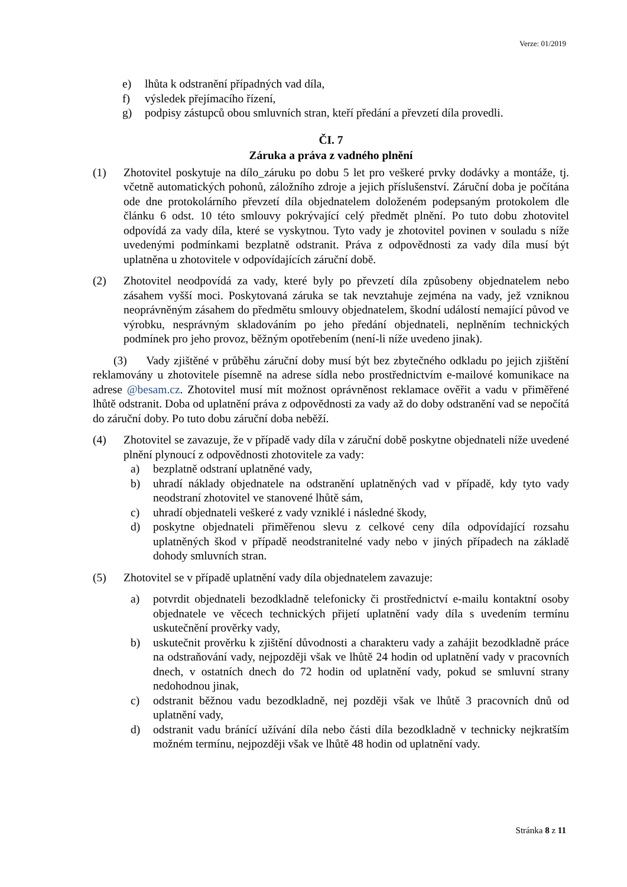Verze: 01/2019
e) lhůta k odstranění případných vad díla,
f) výsledek přejímacího řízení,
g) podpisy zástupců obou smluvních stran, kteří předání a převzetí díla provedli.
ČI. 7
Záruka a práva z vadného plnění
(1) Zhotovitel poskytuje na dílo_záruku po dobu 5 let pro veškeré prvky dodávky a montáže, tj. včetně automatických pohonů, záložního zdroje a jejich příslušenství. Záruční doba je počítána ode dne protokolárního převzetí díla objednatelem doloženém podepsaným protokolem dle článku 6 odst. 10 této smlouvy pokrývající celý předmět plnění. Po tuto dobu zhotovitel odpovídá za vady díla, které se vyskytnou. Tyto vady je zhotovitel povinen v souladu s níže uvedenými podmínkami bezplatně odstranit. Práva z odpovědnosti za vady díla musí být uplatněna u zhotovitele v odpovídajících záruční době.
(2) Zhotovitel neodpovídá za vady, které byly po převzetí díla způsobeny objednatelem nebo zásahem vyšší moci. Poskytovaná záruka se tak nevztahuje zejména na vady, jež vzniknou neoprávněným zásahem do předmětu smlouvy objednatelem, škodní událostí nemající původ ve výrobku, nesprávným skladováním po jeho předání objednateli, neplněním technických podmínek pro jeho provoz, běžným opotřebením (není-li níže uvedeno jinak).
(3) Vady zjištěné v průběhu záruční doby musí být bez zbytečného odkladu po jejich zjištění reklamovány u zhotovitele písemně na adrese sídla nebo prostřednictvím e-mailové komunikace na adrese @besam.cz. Zhotovitel musí mít možnost oprávněnost reklamace ověřit a vadu v přiměřené lhůtě odstranit. Doba od uplatnění práva z odpovědnosti za vady až do doby odstranění vad se nepočítá do záruční doby. Po tuto dobu záruční doba neběží.
(4) Zhotovitel se zavazuje, že v případě vady díla v záruční době poskytne objednateli níže uvedené plnění plynoucí z odpovědnosti zhotovitele za vady:
a) bezplatně odstraní uplatněné vady,
b) uhradí náklady objednatele na odstranění uplatněných vad v případě, kdy tyto vady neodstraní zhotovitel ve stanovené lhůtě sám,
c) uhradí objednateli veškeré z vady vzniklé i následné škody,
d) poskytne objednateli přiměřenou slevu z celkové ceny díla odpovídající rozsahu uplatněných škod v případě neodstranitelné vady nebo v jiných případech na základě dohody smluvních stran.
(5) Zhotovitel se v případě uplatnění vady díla objednatelem zavazuje:
a) potvrdit objednateli bezodkladně telefonicky či prostřednictví e-mailu kontaktní osoby objednatele ve věcech technických přijetí uplatnění vady díla s uvedením termínu uskutečnění prověrky vady,
b) uskutečnit prověrku k zjištění důvodnosti a charakteru vady a zahájit bezodkladně práce na odstraňování vady, nejpozději však ve lhůtě 24 hodin od uplatnění vady v pracovních dnech, v ostatních dnech do 72 hodin od uplatnění vady, pokud se smluvní strany nedohodnou jinak,
c) odstranit běžnou vadu bezodkladně, nej později však ve lhůtě 3 pracovních dnů od uplatnění vady,
d) odstranit vadu bránící užívání díla nebo části díla bezodkladně v technicky nejkratším možném termínu, nejpozději však ve lhůtě 48 hodin od uplatnění vady.
Stránka 8 z 11